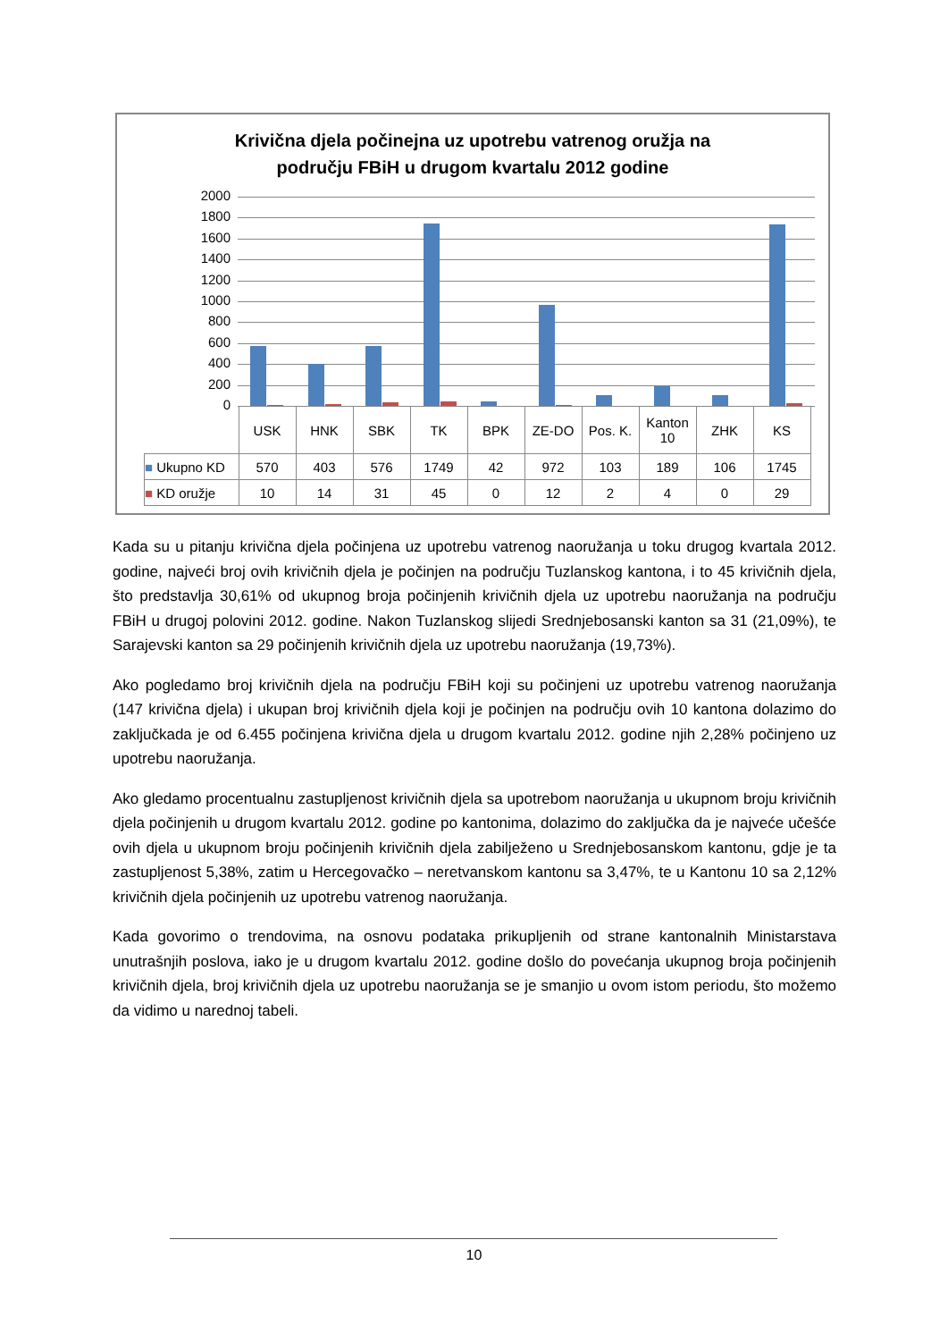Krivična djela počinejna uz upotrebu vatrenog oružja na
području FBiH u drugom kvartalu 2012 godine
2000
1800
1600
1400
1200
1000
800
600
400
200
0
| | USK | HNK | SBK | TK | BPK | ZE-DO | Pos. K. | Kanton 10 | ZHK | KS |
| --- | --- | --- | --- | --- | --- | --- | --- | --- | --- | --- |
| ■ Ukupno KD | 570 | 403 | 576 | 1749 | 42 | 972 | 103 | 189 | 106 | 1745 |
| ■ KD oružje | 10 | 14 | 31 | 45 | 0 | 12 | 2 | 4 | 0 | 29 |
Kada su u pitanju krivična djela počinjena uz upotrebu vatrenog naoružanja u toku drugog kvartala 2012. godine, najveći broj ovih krivičnih djela je počinjen na području Tuzlanskog kantona, i to 45 krivičnih djela, što predstavlja 30,61% od ukupnog broja počinjenih krivičnih djela uz upotrebu naoružanja na području FBiH u drugoj polovini 2012. godine. Nakon Tuzlanskog slijedi Srednjebosanski kanton sa 31 (21,09%), te Sarajevski kanton sa 29 počinjenih krivičnih djela uz upotrebu naoružanja (19,73%).
Ako pogledamo broj krivičnih djela na području FBiH koji su počinjeni uz upotrebu vatrenog naoružanja (147 krivična djela) i ukupan broj krivičnih djela koji je počinjen na području ovih 10 kantona dolazimo do zaključkada je od 6.455 počinjena krivična djela u drugom kvartalu 2012. godine njih 2,28% počinjeno uz upotrebu naoružanja.
Ako gledamo procentualnu zastupljenost krivičnih djela sa upotrebom naoružanja u ukupnom broju krivičnih djela počinjenih u drugom kvartalu 2012. godine po kantonima, dolazimo do zaključka da je najveće učešće ovih djela u ukupnom broju počinjenih krivičnih djela zabilježeno u Srednjebosanskom kantonu, gdje je ta zastupljenost 5,38%, zatim u Hercegovačko – neretvanskom kantonu sa 3,47%, te u Kantonu 10 sa 2,12% krivičnih djela počinjenih uz upotrebu vatrenog naoružanja.
Kada govorimo o trendovima, na osnovu podataka prikupljenih od strane kantonalnih Ministarstava unutrašnjih poslova, iako je u drugom kvartalu 2012. godine došlo do povećanja ukupnog broja počinjenih krivičnih djela, broj krivičnih djela uz upotrebu naoružanja se je smanjio u ovom istom periodu, što možemo da vidimo u narednoj tabeli.
10